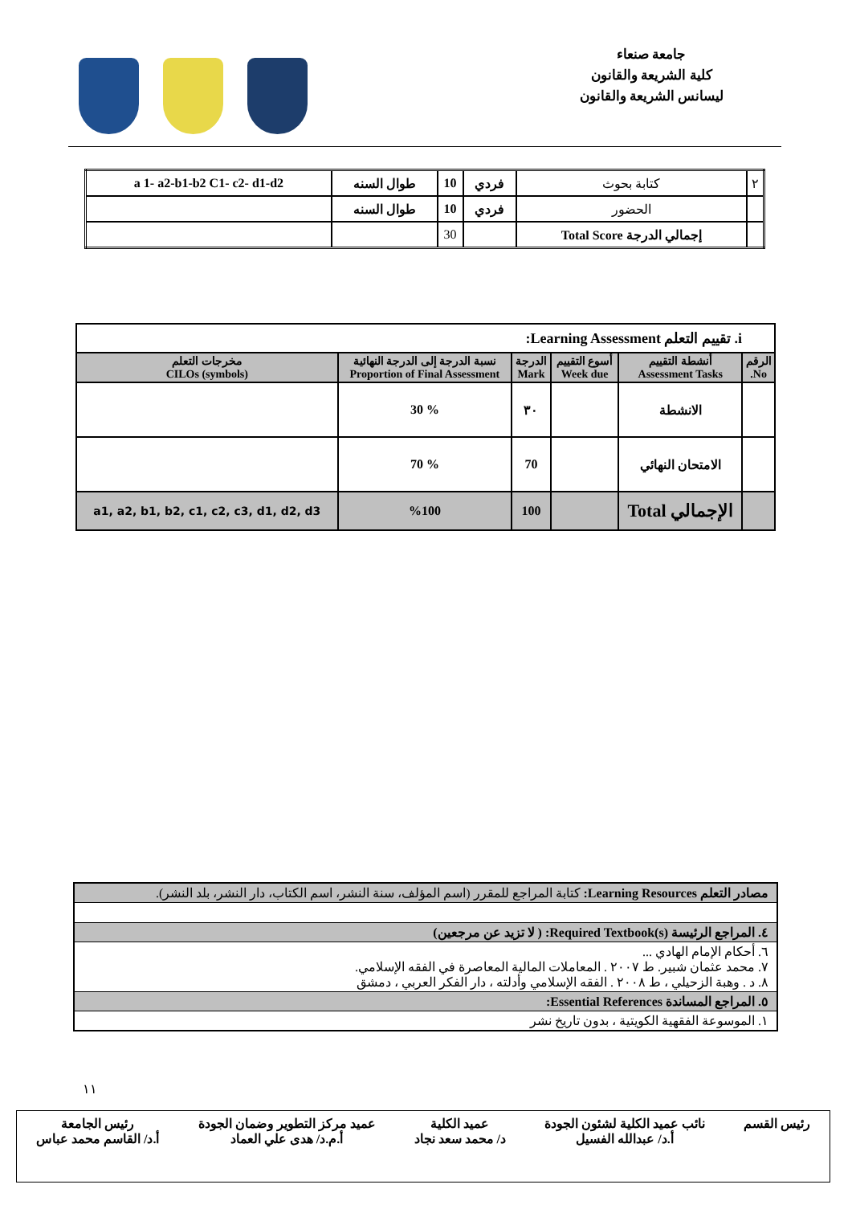جامعة صنعاء
كلية الشريعة والقانون
ليسانس الشريعة والقانون
| ٢ | كتابة بحوث | فردي | 10 | طوال السنه | a 1- a2-b1-b2 C1- c2- d1-d2 |
| | الحضور | فردي | 10 | طوال السنه | |
| | إجمالي الدرجة Total Score | | 30 | | |
| i. تقييم التعلم Learning Assessment: | | | | | |
| الرقم No. | أنشطة التقييم Assessment Tasks | أسوع التقييم Week due | الدرجة Mark | نسبة الدرجة إلى الدرجة النهائية Proportion of Final Assessment | مخرجات التعلم CILOs (symbols) |
| | الانشطة | | ٣٠ | % 30 | |
| | الامتحان النهائي | | 70 | % 70 | |
| | الإجمالي Total | | 100 | %100 | a1, a2, b1, b2, c1, c2, c3, d1, d2, d3 |
| مصادر التعلم Learning Resources: كتابة المراجع للمقرر (اسم المؤلف، سنة النشر، اسم الكتاب، دار النشر، بلد النشر). |
| ٤. المراجع الرئيسة Required Textbook(s): ( لا تزيد عن مرجعين) |
| ٦. أحكام الإمام الهادي ... ٧. محمد عثمان شبير. ط ٢٠٠٧ . المعاملات المالية المعاصرة في الفقه الإسلامي. ٨. د . وهبة الزحيلي ، ط ٢٠٠٨ . الفقه الإسلامي وأدلته ، دار الفكر العربي ، دمشق |
| ٥. المراجع المساندة Essential References: |
| ١. الموسوعة الفقهية الكويتية ، بدون تاريخ نشر |
١١
رئيس القسم نائب عميد الكلية لشئون الجودة
أ.د/ عبدالله الفسيل
عميد الكلية
د/ محمد سعد نجاد
عميد مركز التطوير وضمان الجودة
أ.م.د/ هدى علي العماد
رئيس الجامعة
أ.د/ القاسم محمد عباس